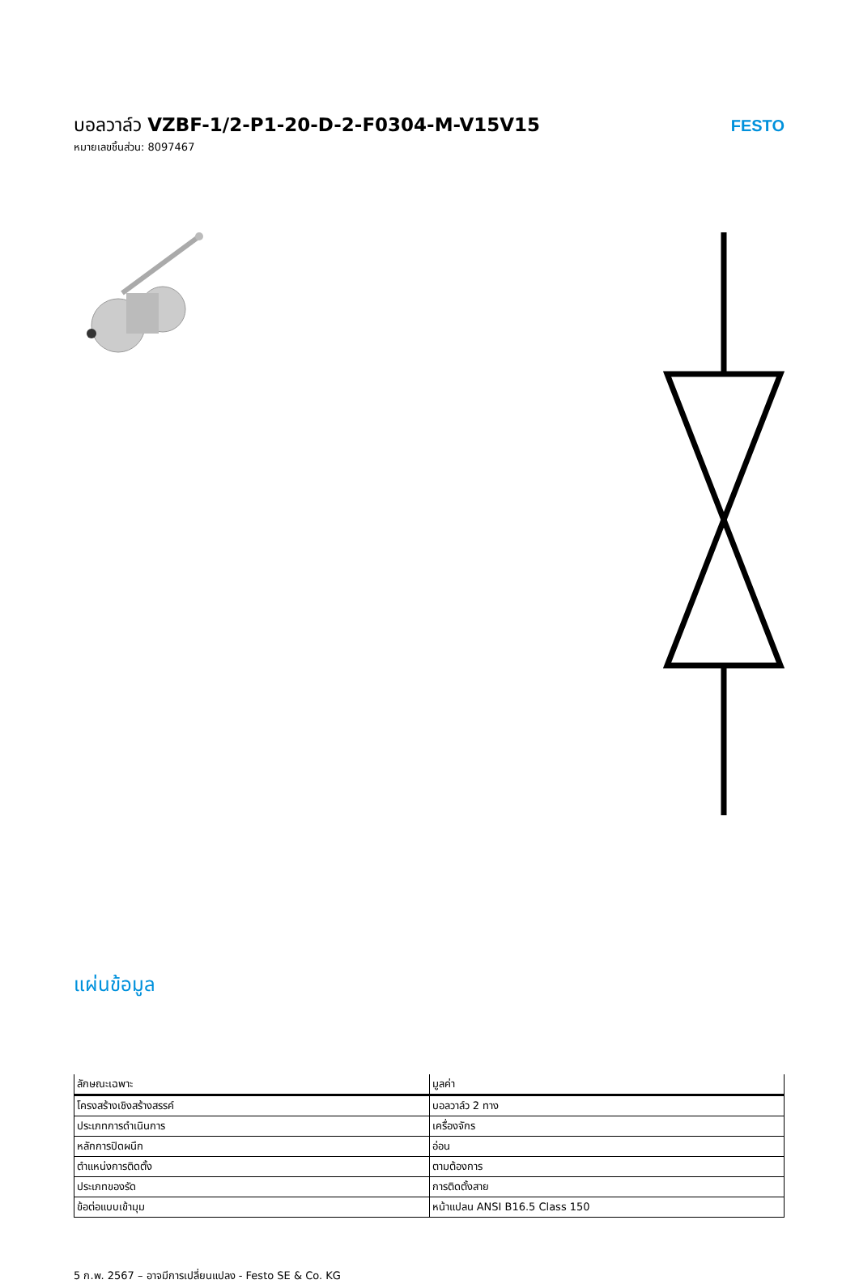บอลวาล์ว VZBF-1/2-P1-20-D-2-F0304-M-V15V15
หมายเลขชิ้นส่วน: 8097467
FESTO
แผ่นข้อมูล
| ลักษณะเฉพาะ | มูลค่า |
| --- | --- |
| โครงสร้างเชิงสร้างสรรค์ | บอลวาล์ว 2 ทาง |
| ประเภทการดำเนินการ | เครื่องจักร |
| หลักการปิดผนึก | อ่อน |
| ตำแหน่งการติดตั้ง | ตามต้องการ |
| ประเภทของรัด | การติดตั้งสาย |
| ข้อต่อแบบเข้ามุม | หน้าแปลน ANSI B16.5 Class 150 |
5 ก.พ. 2567 – อาจมีการเปลี่ยนแปลง - Festo SE & Co. KG